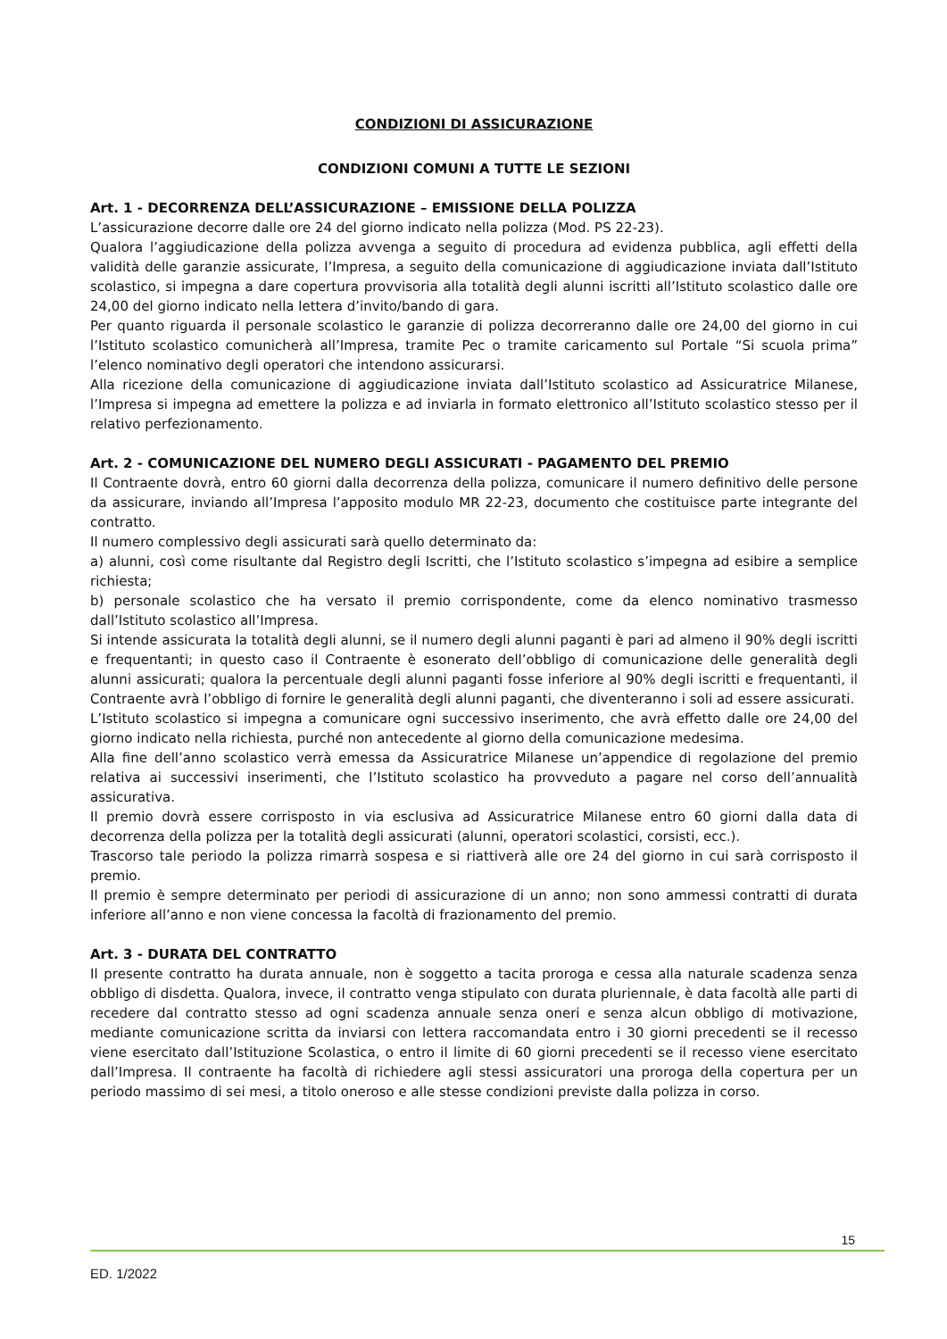CONDIZIONI DI ASSICURAZIONE
CONDIZIONI COMUNI A TUTTE LE SEZIONI
Art. 1 - DECORRENZA DELL’ASSICURAZIONE – EMISSIONE DELLA POLIZZA
L’assicurazione decorre dalle ore 24 del giorno indicato nella polizza (Mod. PS 22-23).
Qualora l’aggiudicazione della polizza avvenga a seguito di procedura ad evidenza pubblica, agli effetti della validità delle garanzie assicurate, l’Impresa, a seguito della comunicazione di aggiudicazione inviata dall’Istituto scolastico, si impegna a dare copertura provvisoria alla totalità degli alunni iscritti all’Istituto scolastico dalle ore 24,00 del giorno indicato nella lettera d’invito/bando di gara.
Per quanto riguarda il personale scolastico le garanzie di polizza decorreranno dalle ore 24,00 del giorno in cui l’Istituto scolastico comunicherà all’Impresa, tramite Pec o tramite caricamento sul Portale “Si scuola prima” l’elenco nominativo degli operatori che intendono assicurarsi.
Alla ricezione della comunicazione di aggiudicazione inviata dall’Istituto scolastico ad Assicuratrice Milanese, l’Impresa si impegna ad emettere la polizza e ad inviarla in formato elettronico all’Istituto scolastico stesso per il relativo perfezionamento.
Art. 2 - COMUNICAZIONE DEL NUMERO DEGLI ASSICURATI - PAGAMENTO DEL PREMIO
Il Contraente dovrà, entro 60 giorni dalla decorrenza della polizza, comunicare il numero definitivo delle persone da assicurare, inviando all’Impresa l’apposito modulo MR 22-23, documento che costituisce parte integrante del contratto.
Il numero complessivo degli assicurati sarà quello determinato da:
a) alunni, così come risultante dal Registro degli Iscritti, che l’Istituto scolastico s’impegna ad esibire a semplice richiesta;
b) personale scolastico che ha versato il premio corrispondente, come da elenco nominativo trasmesso dall’Istituto scolastico all’Impresa.
Si intende assicurata la totalità degli alunni, se il numero degli alunni paganti è pari ad almeno il 90% degli iscritti e frequentanti; in questo caso il Contraente è esonerato dell’obbligo di comunicazione delle generalità degli alunni assicurati; qualora la percentuale degli alunni paganti fosse inferiore al 90% degli iscritti e frequentanti, il Contraente avrà l’obbligo di fornire le generalità degli alunni paganti, che diventeranno i soli ad essere assicurati.
L’Istituto scolastico si impegna a comunicare ogni successivo inserimento, che avrà effetto dalle ore 24,00 del giorno indicato nella richiesta, purché non antecedente al giorno della comunicazione medesima.
Alla fine dell’anno scolastico verrà emessa da Assicuratrice Milanese un’appendice di regolazione del premio relativa ai successivi inserimenti, che l’Istituto scolastico ha provveduto a pagare nel corso dell’annualità assicurativa.
Il premio dovrà essere corrisposto in via esclusiva ad Assicuratrice Milanese entro 60 giorni dalla data di decorrenza della polizza per la totalità degli assicurati (alunni, operatori scolastici, corsisti, ecc.).
Trascorso tale periodo la polizza rimarrà sospesa e si riattiverà alle ore 24 del giorno in cui sarà corrisposto il premio.
Il premio è sempre determinato per periodi di assicurazione di un anno; non sono ammessi contratti di durata inferiore all’anno e non viene concessa la facoltà di frazionamento del premio.
Art. 3 - DURATA DEL CONTRATTO
Il presente contratto ha durata annuale, non è soggetto a tacita proroga e cessa alla naturale scadenza senza obbligo di disdetta. Qualora, invece, il contratto venga stipulato con durata pluriennale, è data facoltà alle parti di recedere dal contratto stesso ad ogni scadenza annuale senza oneri e senza alcun obbligo di motivazione, mediante comunicazione scritta da inviarsi con lettera raccomandata entro i 30 giorni precedenti se il recesso viene esercitato dall’Istituzione Scolastica, o entro il limite di 60 giorni precedenti se il recesso viene esercitato dall’Impresa. Il contraente ha facoltà di richiedere agli stessi assicuratori una proroga della copertura per un periodo massimo di sei mesi, a titolo oneroso e alle stesse condizioni previste dalla polizza in corso.
15
ED. 1/2022